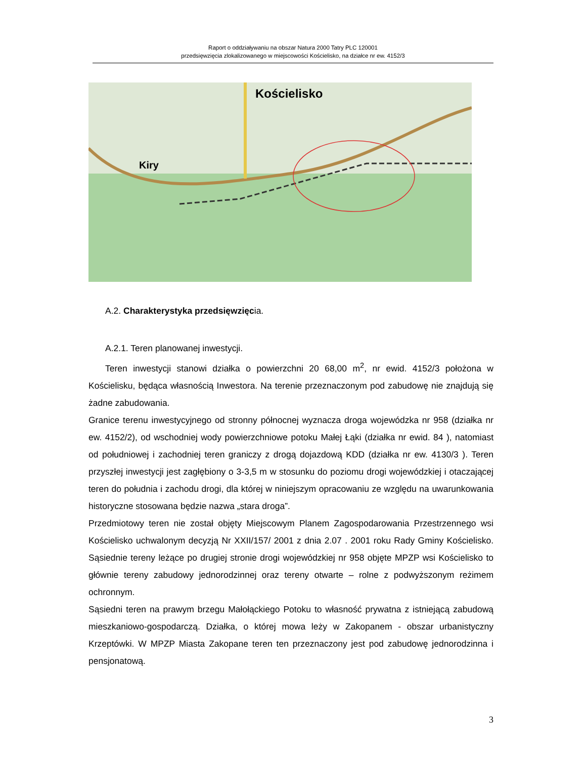Raport o oddziaływaniu na obszar Natura 2000 Tatry PLC 120001
przedsięwzięcia zlokalizowanego w miejscowości Kościelisko, na działce nr ew. 4152/3
Kościelisko
Kiry
A.2. Charakterystyka przedsięwzięcia.
A.2.1. Teren planowanej inwestycji.
Teren inwestycji stanowi działka o powierzchni 20 68,00 m<sup>2</sup>, nr ewid. 4152/3 położona w Kościelisku, będąca własnością Inwestora. Na terenie przeznaczonym pod zabudowę nie znajdują się żadne zabudowania.
Granice terenu inwestycyjnego od stronny północnej wyznacza droga wojewódzka nr 958 (działka nr ew. 4152/2), od wschodniej wody powierzchniowe potoku Małej Łąki (działka nr ewid. 84 ), natomiast od południowej i zachodniej teren graniczy z drogą dojazdową KDD (działka nr ew. 4130/3 ). Teren przyszłej inwestycji jest zagłębiony o 3-3,5 m w stosunku do poziomu drogi wojewódzkiej i otaczającej teren do południa i zachodu drogi, dla której w niniejszym opracowaniu ze względu na uwarunkowania historyczne stosowana będzie nazwa „stara droga”.
Przedmiotowy teren nie został objęty Miejscowym Planem Zagospodarowania Przestrzennego wsi Kościelisko uchwalonym decyzją Nr XXII/157/ 2001 z dnia 2.07 . 2001 roku Rady Gminy Kościelisko. Sąsiednie tereny leżące po drugiej stronie drogi wojewódzkiej nr 958 objęte MPZP wsi Kościelisko to głównie tereny zabudowy jednorodzinnej oraz tereny otwarte – rolne z podwyższonym reżimem ochronnym.
Sąsiedni teren na prawym brzegu Małołąckiego Potoku to własność prywatna z istniejącą zabudową mieszkaniowo-gospodarczą. Działka, o której mowa leży w Zakopanem - obszar urbanistyczny Krzeptówki. W MPZP Miasta Zakopane teren ten przeznaczony jest pod zabudowę jednorodzinna i pensjonatową.
3